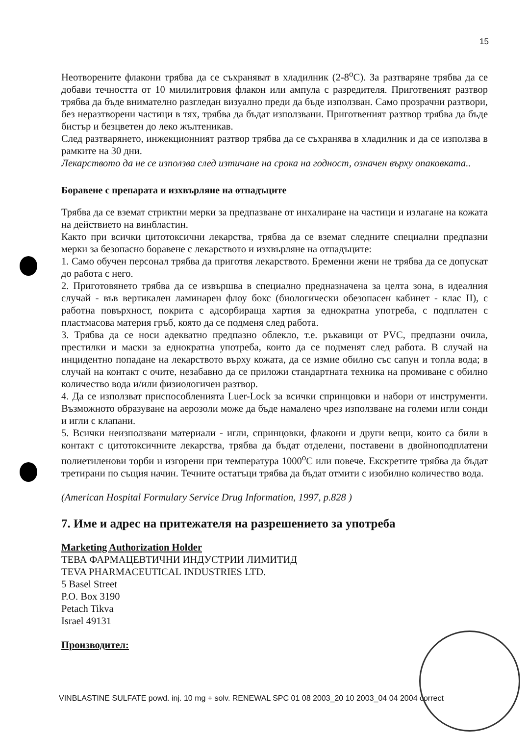15
Неотворените флакони трябва да се съхраняват в хладилник (2-8<sup>o</sup>C). За разтваряне трябва да се добави течността от 10 милилитровия флакон или ампула с разредителя. Приготвеният разтвор трябва да бъде внимателно разгледан визуално преди да бъде използван. Само прозрачни разтвори, без неразтворени частици в тях, трябва да бъдат използвани. Приготвеният разтвор трябва да бъде бистър и безцветен до леко жълтеникав.
След разтварянето, инжекционният разтвор трябва да се съхранява в хладилник и да се използва в рамките на 30 дни.
Лекарството да не се използва след изтичане на срока на годност, означен върху опаковката..
Боравене с препарата и изхвърляне на отпадъците
Трябва да се вземат стриктни мерки за предпазване от инхалиране на частици и излагане на кожата на действието на винбластин.
Както при всички цитотоксични лекарства, трябва да се вземат следните специални предпазни мерки за безопасно боравене с лекарството и изхвърляне на отпадъците:
1. Само обучен персонал трябва да приготвя лекарството. Бременни жени не трябва да се допускат до работа с него.
2. Приготовянето трябва да се извършва в специално предназначена за целта зона, в идеалния случай - във вертикален ламинарен флоу бокс (биологически обезопасен кабинет - клас II), с работна повърхност, покрита с адсорбираща хартия за еднократна употреба, с подплатен с пластмасова материя гръб, която да се подменя след работа.
3. Трябва да се носи адекватно предпазно облекло, т.е. ръкавици от PVC, предпазни очила, престилки и маски за еднократна употреба, които да се подменят след работа. В случай на инцидентно попадане на лекарството върху кожата, да се измие обилно със сапун и топла вода; в случай на контакт с очите, незабавно да се приложи стандартната техника на промиване с обилно количество вода и/или физиологичен разтвор.
4. Да се използват приспособленията Luer-Lock за всички спринцовки и набори от инструменти. Възможното образуване на аерозоли може да бъде намалено чрез използване на големи игли сонди и игли с клапани.
5. Всички неизползвани материали - игли, спринцовки, флакони и други вещи, които са били в контакт с цитотоксичните лекарства, трябва да бъдат отделени, поставени в двойноподплатени полиетиленови торби и изгорени при температура 1000<sup>o</sup>C или повече. Екскретите трябва да бъдат третирани по същия начин. Течните остатъци трябва да бъдат отмити с изобилно количество вода.
(American Hospital Formulary Service Drug Information, 1997, p.828 )
7. Име и адрес на притежателя на разрешението за употреба
Marketing Authorization Holder
ТЕВА ФАРМАЦЕВТИЧНИ ИНДУСТРИИ ЛИМИТИД
TEVA PHARMACEUTICAL INDUSTRIES LTD.
5 Basel Street
P.O. Box 3190
Petach Tikva
Israel 49131
Производител:
VINBLASTINE SULFATE powd. inj. 10 mg + solv. RENEWAL SPC 01 08 2003_20 10 2003_04 04 2004 correct